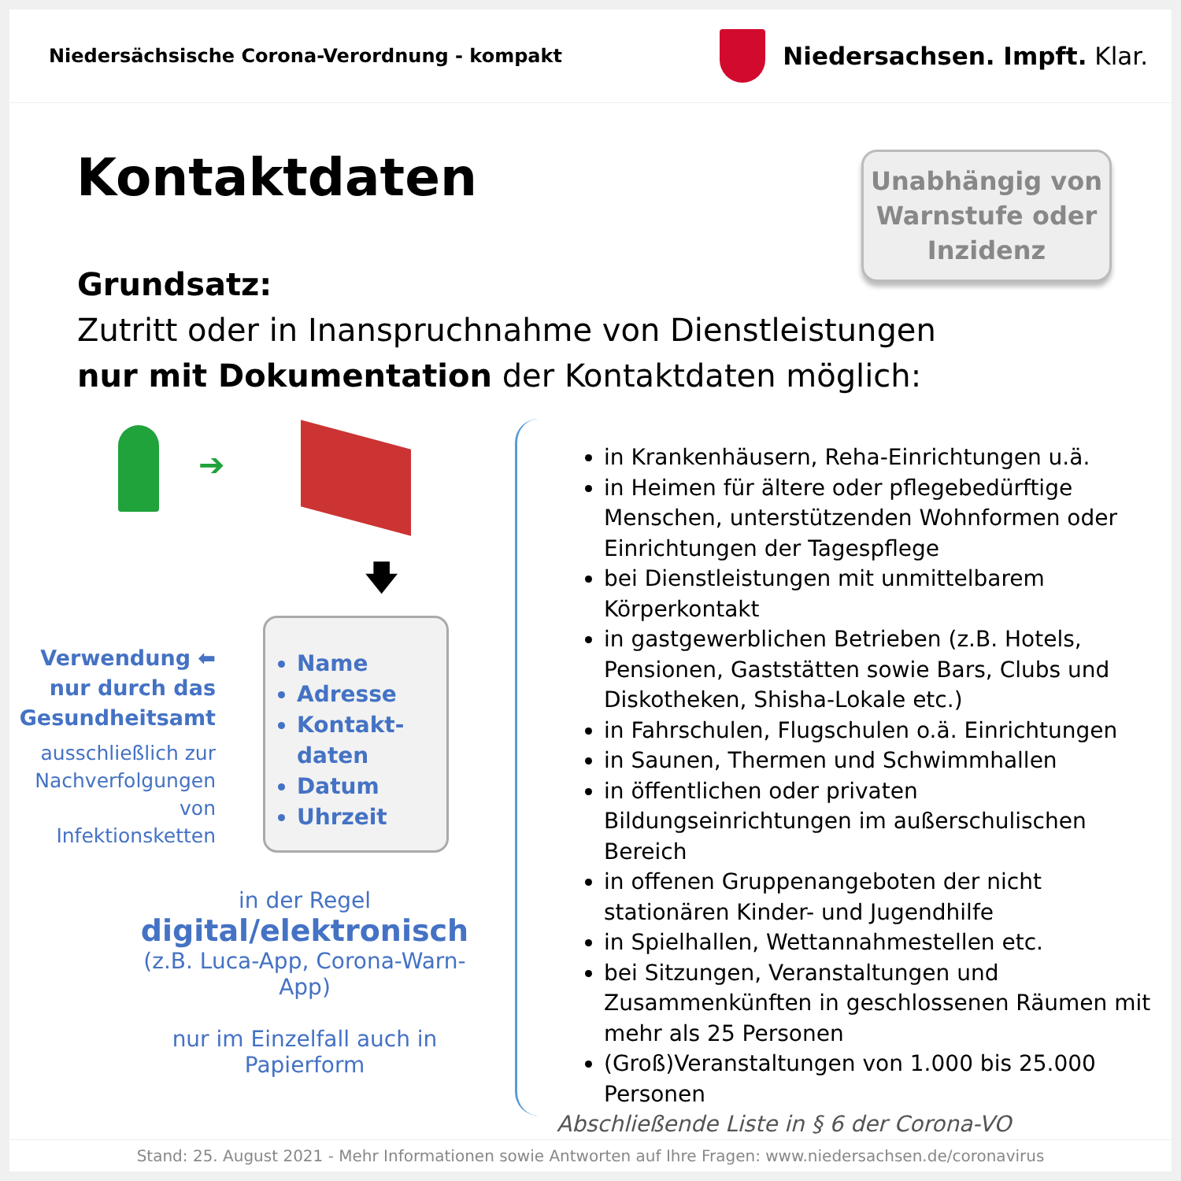Niedersächsische Corona-Verordnung - kompakt
Niedersachsen. Impft. Klar.
Kontaktdaten
Unabhängig von
Warnstufe oder
Inzidenz
Grundsatz:
Zutritt oder in Inanspruchnahme von Dienstleistungen
nur mit Dokumentation der Kontaktdaten möglich:
➔
🡇
Verwendung ⬅
nur durch das
Gesundheitsamt
ausschließlich zur
Nachverfolgungen
von Infektionsketten
Name
Adresse
Kontakt-daten
Datum
Uhrzeit
in der Regel
digital/elektronisch
(z.B. Luca-App, Corona-Warn-App)
nur im Einzelfall auch in Papierform
in Krankenhäusern, Reha-Einrichtungen u.ä.
in Heimen für ältere oder pflegebedürftige Menschen, unterstützenden Wohnformen oder Einrichtungen der Tagespflege
bei Dienstleistungen mit unmittelbarem Körperkontakt
in gastgewerblichen Betrieben (z.B. Hotels, Pensionen, Gaststätten sowie Bars, Clubs und Diskotheken, Shisha-Lokale etc.)
in Fahrschulen, Flugschulen o.ä. Einrichtungen
in Saunen, Thermen und Schwimmhallen
in öffentlichen oder privaten Bildungseinrichtungen im außerschulischen Bereich
in offenen Gruppenangeboten der nicht stationären Kinder- und Jugendhilfe
in Spielhallen, Wettannahmestellen etc.
bei Sitzungen, Veranstaltungen und Zusammenkünften in geschlossenen Räumen mit mehr als 25 Personen
(Groß)Veranstaltungen von 1.000 bis 25.000 Personen
Abschließende Liste in § 6 der Corona-VO
Stand: 25. August 2021 - Mehr Informationen sowie Antworten auf Ihre Fragen: www.niedersachsen.de/coronavirus